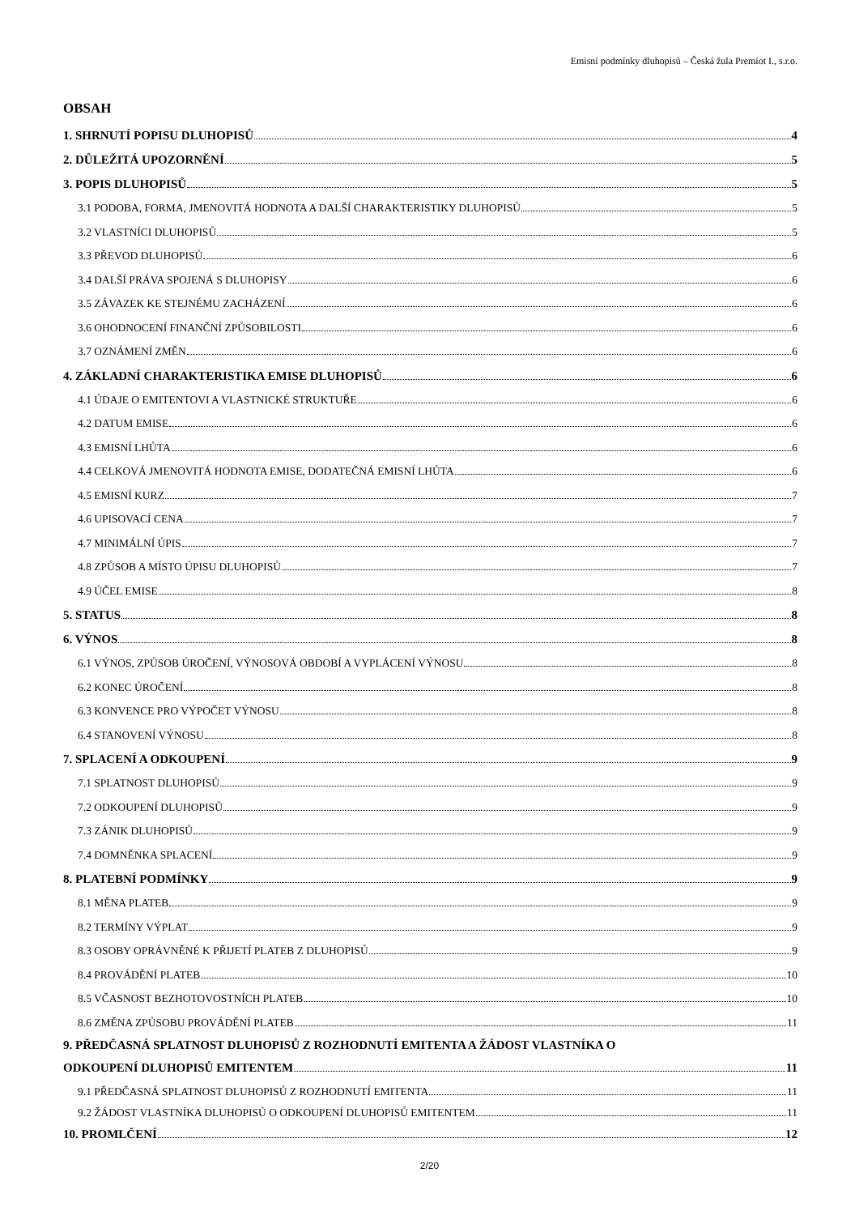Emisní podmínky dluhopisů – Česká žula Premiot I., s.r.o.
OBSAH
1. SHRNUTÍ POPISU DLUHOPISŮ 4
2. DŮLEŽITÁ UPOZORNĚNÍ 5
3. POPIS DLUHOPISŮ 5
3.1 PODOBA, FORMA, JMENOVITÁ HODNOTA A DALŠÍ CHARAKTERISTIKY DLUHOPISŮ 5
3.2 VLASTNÍCI DLUHOPISŮ 5
3.3 PŘEVOD DLUHOPISŮ 6
3.4 DALŠÍ PRÁVA SPOJENÁ S DLUHOPISY 6
3.5 ZÁVAZEK KE STEJNÉMU ZACHÁZENÍ 6
3.6 OHODNOCENÍ FINANČNÍ ZPŮSOBILOSTI 6
3.7 OZNÁMENÍ ZMĚN 6
4. ZÁKLADNÍ CHARAKTERISTIKA EMISE DLUHOPISŮ 6
4.1 ÚDAJE O EMITENTOVI A VLASTNICKÉ STRUKTUŘE 6
4.2 DATUM EMISE 6
4.3 EMISNÍ LHŮTA 6
4.4 CELKOVÁ JMENOVITÁ HODNOTA EMISE, DODATEČNÁ EMISNÍ LHŮTA 6
4.5 EMISNÍ KURZ 7
4.6 UPISOVACÍ CENA 7
4.7 MINIMÁLNÍ ÚPIS 7
4.8 ZPŮSOB A MÍSTO ÚPISU DLUHOPISŮ 7
4.9 ÚČEL EMISE 8
5. STATUS 8
6. VÝNOS 8
6.1 VÝNOS, ZPŮSOB ÚROČENÍ, VÝNOSOVÁ OBDOBÍ A VYPLÁCENÍ VÝNOSU 8
6.2 KONEC ÚROČENÍ 8
6.3 KONVENCE PRO VÝPOČET VÝNOSU 8
6.4 STANOVENÍ VÝNOSU 8
7. SPLACENÍ A ODKOUPENÍ 9
7.1 SPLATNOST DLUHOPISŮ 9
7.2 ODKOUPENÍ DLUHOPISŮ 9
7.3 ZÁNIK DLUHOPISŮ 9
7.4 DOMNĚNKA SPLACENÍ 9
8. PLATEBNÍ PODMÍNKY 9
8.1 MĚNA PLATEB 9
8.2 TERMÍNY VÝPLAT 9
8.3 OSOBY OPRÁVNĚNÉ K PŘIJETÍ PLATEB Z DLUHOPISŮ 9
8.4 PROVÁDĚNÍ PLATEB 10
8.5 VČASNOST BEZHOTOVOSTNÍCH PLATEB 10
8.6 ZMĚNA ZPŮSOBU PROVÁDĚNÍ PLATEB 11
9. PŘEDČASNÁ SPLATNOST DLUHOPISŮ Z ROZHODNUTÍ EMITENTA A ŽÁDOST VLASTNÍKA O
ODKOUPENÍ DLUHOPISŮ EMITENTEM 11
9.1 PŘEDČASNÁ SPLATNOST DLUHOPISŮ Z ROZHODNUTÍ EMITENTA 11
9.2 ŽÁDOST VLASTNÍKA DLUHOPISŮ O ODKOUPENÍ DLUHOPISŮ EMITENTEM 11
10. PROMLČENÍ 12
2/20